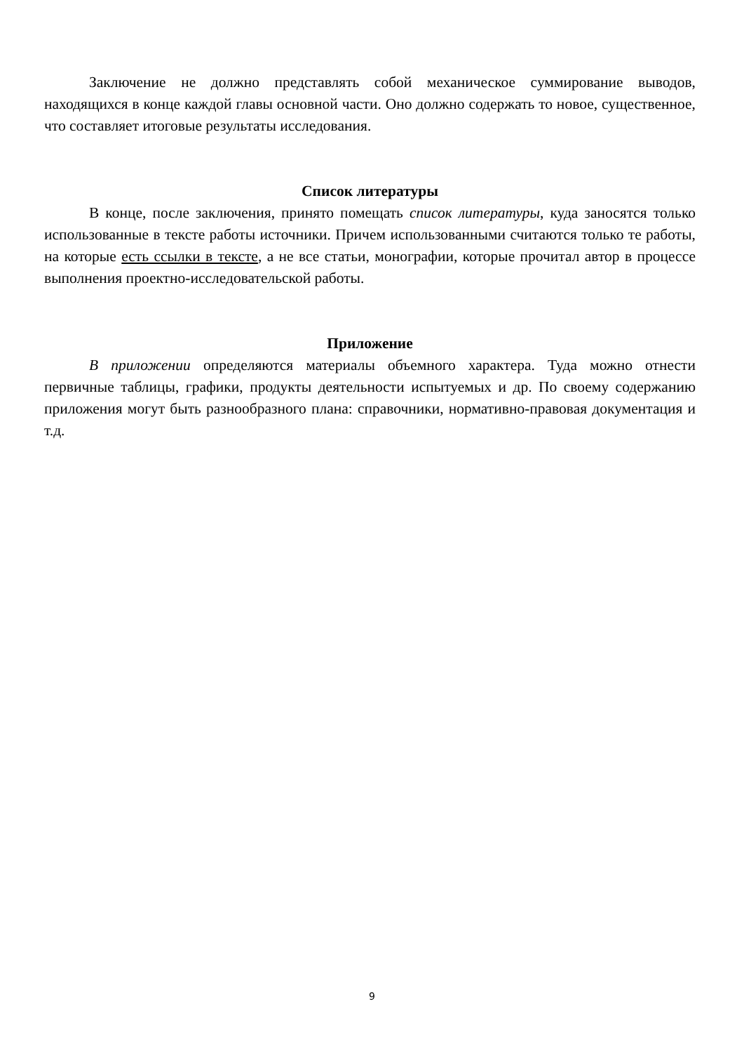Заключение не должно представлять собой механическое суммирование выводов, находящихся в конце каждой главы основной части. Оно должно содержать то новое, существенное, что составляет итоговые результаты исследования.
Список литературы
В конце, после заключения, принято помещать список литературы, куда заносятся только использованные в тексте работы источники. Причем использованными считаются только те работы, на которые есть ссылки в тексте, а не все статьи, монографии, которые прочитал автор в процессе выполнения проектно-исследовательской работы.
Приложение
В приложении определяются материалы объемного характера. Туда можно отнести первичные таблицы, графики, продукты деятельности испытуемых и др. По своему содержанию приложения могут быть разнообразного плана: справочники, нормативно-правовая документация и т.д.
9